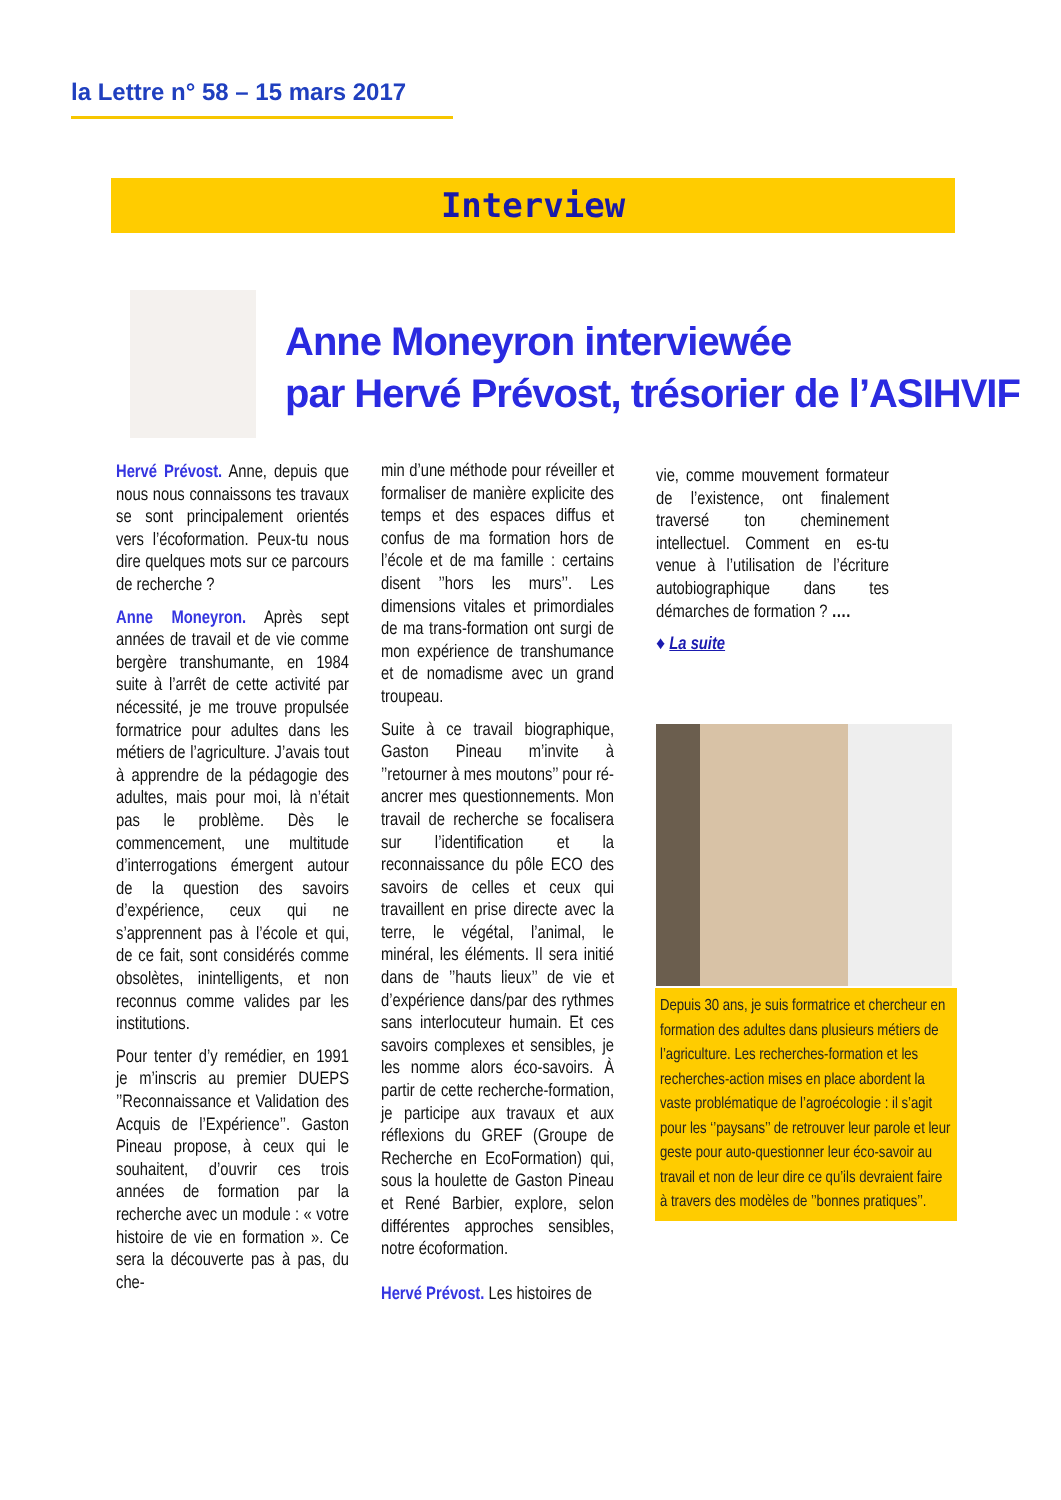la Lettre n° 58 – 15 mars 2017
Interview
Anne Moneyron interviewée
par Hervé Prévost, trésorier de l’ASIHVIF
Hervé Prévost. Anne, depuis que nous nous connaissons tes travaux se sont principalement orientés vers l’écoformation. Peux-tu nous dire quelques mots sur ce parcours de recherche ?
Anne Moneyron. Après sept années de travail et de vie comme bergère transhumante, en 1984 suite à l’arrêt de cette activité par nécessité, je me trouve propulsée formatrice pour adultes dans les métiers de l’agriculture. J’avais tout à apprendre de la pédagogie des adultes, mais pour moi, là n’était pas le problème. Dès le commencement, une multitude d’interrogations émergent autour de la question des savoirs d’expérience, ceux qui ne s’apprennent pas à l’école et qui, de ce fait, sont considérés comme obsolètes, inintelligents, et non reconnus comme valides par les institutions.
Pour tenter d’y remédier, en 1991 je m’inscris au premier DUEPS ’’Reconnaissance et Validation des Acquis de l’Expérience’’. Gaston Pineau propose, à ceux qui le souhaitent, d’ouvrir ces trois années de formation par la recherche avec un module : « votre histoire de vie en formation ». Ce sera la découverte pas à pas, du che-
min d’une méthode pour réveiller et formaliser de manière explicite des temps et des espaces diffus et confus de ma formation hors de l’école et de ma famille : certains disent ’’hors les murs’’. Les dimensions vitales et primordiales de ma trans-formation ont surgi de mon expérience de transhumance et de nomadisme avec un grand troupeau.
Suite à ce travail biographique, Gaston Pineau m’invite à ’’retourner à mes moutons’’ pour ré-ancrer mes questionnements. Mon travail de recherche se focalisera sur l’identification et la reconnaissance du pôle ECO des savoirs de celles et ceux qui travaillent en prise directe avec la terre, le végétal, l’animal, le minéral, les éléments. Il sera initié dans de ’’hauts lieux’’ de vie et d’expérience dans/par des rythmes sans interlocuteur humain. Et ces savoirs complexes et sensibles, je les nomme alors éco-savoirs. À partir de cette recherche-formation, je participe aux travaux et aux réflexions du GREF (Groupe de Recherche en EcoFormation) qui, sous la houlette de Gaston Pineau et René Barbier, explore, selon différentes approches sensibles, notre écoformation.
Hervé Prévost. Les histoires de
vie, comme mouvement formateur de l’existence, ont finalement traversé ton cheminement intellectuel. Comment en es-tu venue à l’utilisation de l’écriture autobiographique dans tes démarches de formation ? ….
♦ La suite
Depuis 30 ans, je suis formatrice et chercheur en formation des adultes dans plusieurs métiers de l’agriculture. Les recherches-formation et les recherches-action mises en place abordent la vaste problématique de l’agroécologie : il s’agit pour les ‘’paysans’’ de retrouver leur parole et leur geste pour auto-questionner leur éco-savoir au travail et non de leur dire ce qu’ils devraient faire à travers des modèles de ’’bonnes pratiques’’.